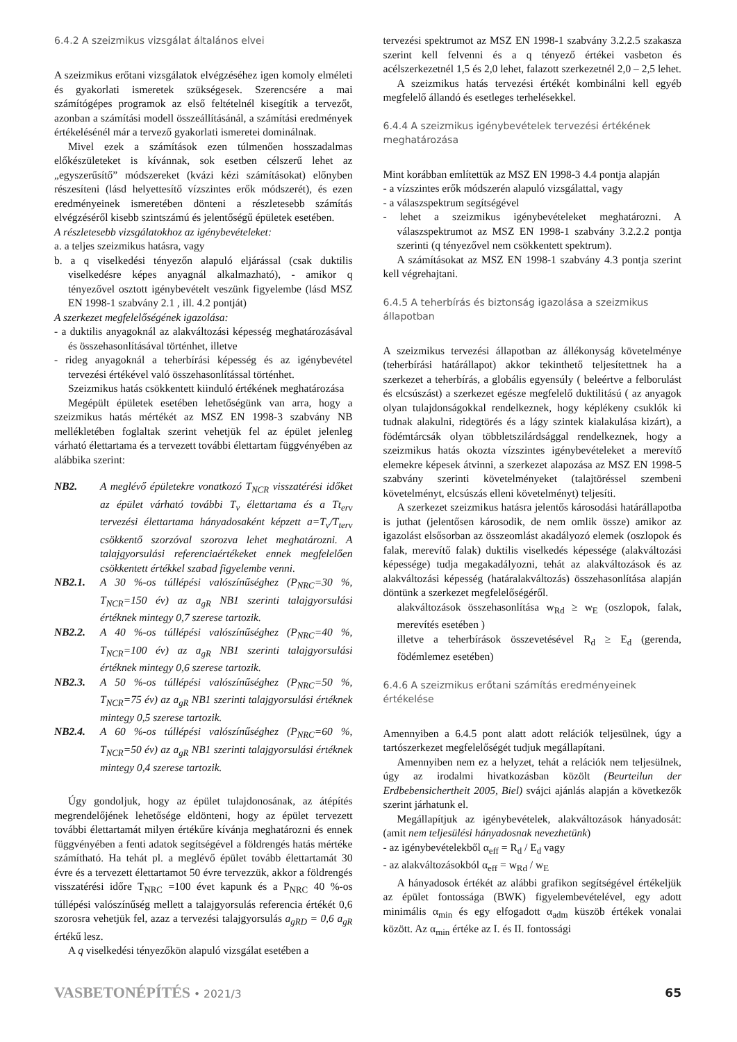6.4.2 A szeizmikus vizsgálat általános elvei
A szeizmikus erőtani vizsgálatok elvégzéséhez igen komoly elméleti és gyakorlati ismeretek szükségesek. Szerencsére a mai számítógépes programok az első feltételnél kisegítik a tervezőt, azonban a számítási modell összeállításánál, a számítási eredmények értékelésénél már a tervező gyakorlati ismeretei dominálnak.
Mivel ezek a számítások ezen túlmenően hosszadalmas előkészületeket is kívánnak, sok esetben célszerű lehet az „egyszerűsítő” módszereket (kvázi kézi számításokat) előnyben részesíteni (lásd helyettesítő vízszintes erők módszerét), és ezen eredményeinek ismeretében dönteni a részletesebb számítás elvégzéséről kisebb szintszámú és jelentőségű épületek esetében.
A részletesebb vizsgálatokhoz az igénybevételeket:
a. a teljes szeizmikus hatásra, vagy
b. a q viselkedési tényezőn alapuló eljárással (csak duktilis viselkedésre képes anyagnál alkalmazható), - amikor q tényezővel osztott igénybevételt veszünk figyelembe (lásd MSZ EN 1998-1 szabvány 2.1 , ill. 4.2 pontját)
A szerkezet megfelelőségének igazolása:
- a duktilis anyagoknál az alakváltozási képesség meghatározásával és összehasonlításával történhet, illetve
- rideg anyagoknál a teherbírási képesség és az igénybevétel tervezési értékével való összehasonlítással történhet.
Szeizmikus hatás csökkentett kiinduló értékének meghatározása
Megépült épületek esetében lehetőségünk van arra, hogy a szeizmikus hatás mértékét az MSZ EN 1998-3 szabvány NB mellékletében foglaltak szerint vehetjük fel az épület jelenleg várható élettartama és a tervezett további élettartam függvényében az alábbika szerint:
NB2. A meglévő épületekre vonatkozó T<sub>NCR</sub> visszatérési időket az épület várható további T<sub>v</sub> élettartama és a Tt<sub>erv</sub> tervezési élettartama hányadosaként képzett a=T<sub>v</sub>/T<sub>terv</sub> csökkentő szorzóval szorozva lehet meghatározni. A talajgyorsulási referenciaértékeket ennek megfelelően csökkentett értékkel szabad figyelembe venni.
NB2.1. A 30 %-os túllépési valószínűséghez (P<sub>NRC</sub>=30 %, T<sub>NCR</sub>=150 év) az a<sub>gR</sub> NB1 szerinti talajgyorsulási értéknek mintegy 0,7 szerese tartozik.
NB2.2. A 40 %-os túllépési valószínűséghez (P<sub>NRC</sub>=40 %, T<sub>NCR</sub>=100 év) az a<sub>gR</sub> NB1 szerinti talajgyorsulási értéknek mintegy 0,6 szerese tartozik.
NB2.3. A 50 %-os túllépési valószínűséghez (P<sub>NRC</sub>=50 %, T<sub>NCR</sub>=75 év) az a<sub>gR</sub> NB1 szerinti talajgyorsulási értéknek mintegy 0,5 szerese tartozik.
NB2.4. A 60 %-os túllépési valószínűséghez (P<sub>NRC</sub>=60 %, T<sub>NCR</sub>=50 év) az a<sub>gR</sub> NB1 szerinti talajgyorsulási értéknek mintegy 0,4 szerese tartozik.
Úgy gondoljuk, hogy az épület tulajdonosának, az átépítés megrendelőjének lehetősége eldönteni, hogy az épület tervezett további élettartamát milyen értékűre kívánja meghatározni és ennek függvényében a fenti adatok segítségével a földrengés hatás mértéke számítható. Ha tehát pl. a meglévő épület tovább élettartamát 30 évre és a tervezett élettartamot 50 évre tervezzük, akkor a földrengés visszatérési időre T<sub>NRC</sub> =100 évet kapunk és a P<sub>NRC</sub> 40 %-os túllépési valószínűség mellett a talajgyorsulás referencia értékét 0,6 szorosra vehetjük fel, azaz a tervezési talajgyorsulás a<sub>gRD</sub> = 0,6 a<sub>gR</sub> értékű lesz.
A q viselkedési tényezőkön alapuló vizsgálat esetében a
tervezési spektrumot az MSZ EN 1998-1 szabvány 3.2.2.5 szakasza szerint kell felvenni és a q tényező értékei vasbeton és acélszerkezetnél 1,5 és 2,0 lehet, falazott szerkezetnél 2,0 – 2,5 lehet.
A szeizmikus hatás tervezési értékét kombinálni kell egyéb megfelelő állandó és esetleges terhelésekkel.
6.4.4 A szeizmikus igénybevételek tervezési értékének meghatározása
Mint korábban említettük az MSZ EN 1998-3 4.4 pontja alapján
- a vízszintes erők módszerén alapuló vizsgálattal, vagy
- a válaszspektrum segítségével
- lehet a szeizmikus igénybevételeket meghatározni. A válaszspektrumot az MSZ EN 1998-1 szabvány 3.2.2.2 pontja szerinti (q tényezővel nem csökkentett spektrum).
A számításokat az MSZ EN 1998-1 szabvány 4.3 pontja szerint kell végrehajtani.
6.4.5 A teherbírás és biztonság igazolása a szeizmikus állapotban
A szeizmikus tervezési állapotban az állékonyság követelménye (teherbírási határállapot) akkor tekinthető teljesítettnek ha a szerkezet a teherbírás, a globális egyensúly ( beleértve a felborulást és elcsúszást) a szerkezet egésze megfelelő duktilitású ( az anyagok olyan tulajdonságokkal rendelkeznek, hogy képlékeny csuklók ki tudnak alakulni, ridegtörés és a lágy szintek kialakulása kizárt), a födémtárcsák olyan többletszilárdsággal rendelkeznek, hogy a szeizmikus hatás okozta vízszintes igénybevételeket a merevítő elemekre képesek átvinni, a szerkezet alapozása az MSZ EN 1998-5 szabvány szerinti követelményeket (talajtöréssel szembeni követelményt, elcsúszás elleni követelményt) teljesíti.
A szerkezet szeizmikus hatásra jelentős károsodási határállapotba is juthat (jelentősen károsodik, de nem omlik össze) amikor az igazolást elsősorban az összeomlást akadályozó elemek (oszlopok és falak, merevítő falak) duktilis viselkedés képessége (alakváltozási képessége) tudja megakadályozni, tehát az alakváltozások és az alakváltozási képesség (határalakváltozás) összehasonlítása alapján döntünk a szerkezet megfelelőségéről.
alakváltozások összehasonlítása w<sub>Rd</sub> ≥ w<sub>E</sub> (oszlopok, falak, merevítés esetében )
illetve a teherbírások összevetésével R<sub>d</sub> ≥ E<sub>d</sub> (gerenda, födémlemez esetében)
6.4.6 A szeizmikus erőtani számítás eredményeinek értékelése
Amennyiben a 6.4.5 pont alatt adott relációk teljesülnek, úgy a tartószerkezet megfelelőségét tudjuk megállapítani.
Amennyiben nem ez a helyzet, tehát a relációk nem teljesülnek, úgy az irodalmi hivatkozásban közölt (Beurteilun der Erdbebensichertheit 2005, Biel) svájci ajánlás alapján a következők szerint járhatunk el.
Megállapítjuk az igénybevételek, alakváltozások hányadosát: (amit nem teljesülési hányadosnak nevezhetünk)
- az igénybevételekből α<sub>eff</sub> = R<sub>d</sub> / E<sub>d</sub> vagy
- az alakváltozásokból α<sub>eff</sub> = w<sub>Rd</sub> / w<sub>E</sub>
A hányadosok értékét az alábbi grafikon segítségével értékeljük az épület fontossága (BWK) figyelembevételével, egy adott minimális α<sub>min</sub> és egy elfogadott α<sub>adm</sub> küszöb értékek vonalai között. Az α<sub>min</sub> értéke az I. és II. fontossági
VASBETONÉPÍTÉS • 2021/3 65